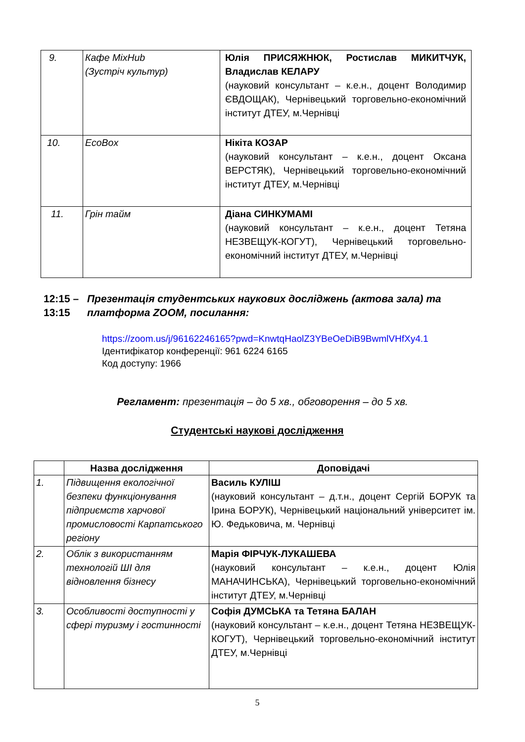| 9. | Кафе MixHub (Зустріч культур) | Юлія ПРИСЯЖНЮК, Ростислав МИКИТЧУК, Владислав КЕЛАРУ (науковий консультант – к.е.н., доцент Володимир ЄВДОЩАК), Чернівецький торговельно-економічний інститут ДТЕУ, м.Чернівці |
| 10. | EcoBox | Нікіта КОЗАР (науковий консультант – к.е.н., доцент Оксана ВЕРСТЯК), Чернівецький торговельно-економічний інститут ДТЕУ, м.Чернівці |
| 11. | Грін тайм | Діана СИНКУМАМІ (науковий консультант – к.е.н., доцент Тетяна НЕЗВЕЩУК-КОГУТ), Чернівецький торговельно-економічний інститут ДТЕУ, м.Чернівці |
12:15 –
13:15
Презентація студентських наукових досліджень (актова зала) та платформа ZOOM, посилання:
https://zoom.us/j/96162246165?pwd=KnwtqHaolZ3YBeOeDiB9BwmlVHfXy4.1
Ідентифікатор конференції: 961 6224 6165
Код доступу: 1966
Регламент: презентація – до 5 хв., обговорення – до 5 хв.
Студентські наукові дослідження
| | Назва дослідження | Доповідачі |
| --- | --- | --- |
| 1. | Підвищення екологічної безпеки функціонування підприємств харчової промисловості Карпатського регіону | Василь КУЛІШ (науковий консультант – д.т.н., доцент Сергій БОРУК та Ірина БОРУК), Чернівецький національний університет ім. Ю. Федьковича, м. Чернівці |
| 2. | Облік з використанням технологій ШІ для відновлення бізнесу | Марія ФІРЧУК-ЛУКАШЕВА (науковий консультант – к.е.н., доцент Юлія МАНАЧИНСЬКА), Чернівецький торговельно-економічний інститут ДТЕУ, м.Чернівці |
| 3. | Особливості доступності у сфері туризму і гостинності | Софія ДУМСЬКА та Тетяна БАЛАН (науковий консультант – к.е.н., доцент Тетяна НЕЗВЕЩУК-КОГУТ), Чернівецький торговельно-економічний інститут ДТЕУ, м.Чернівці |
5